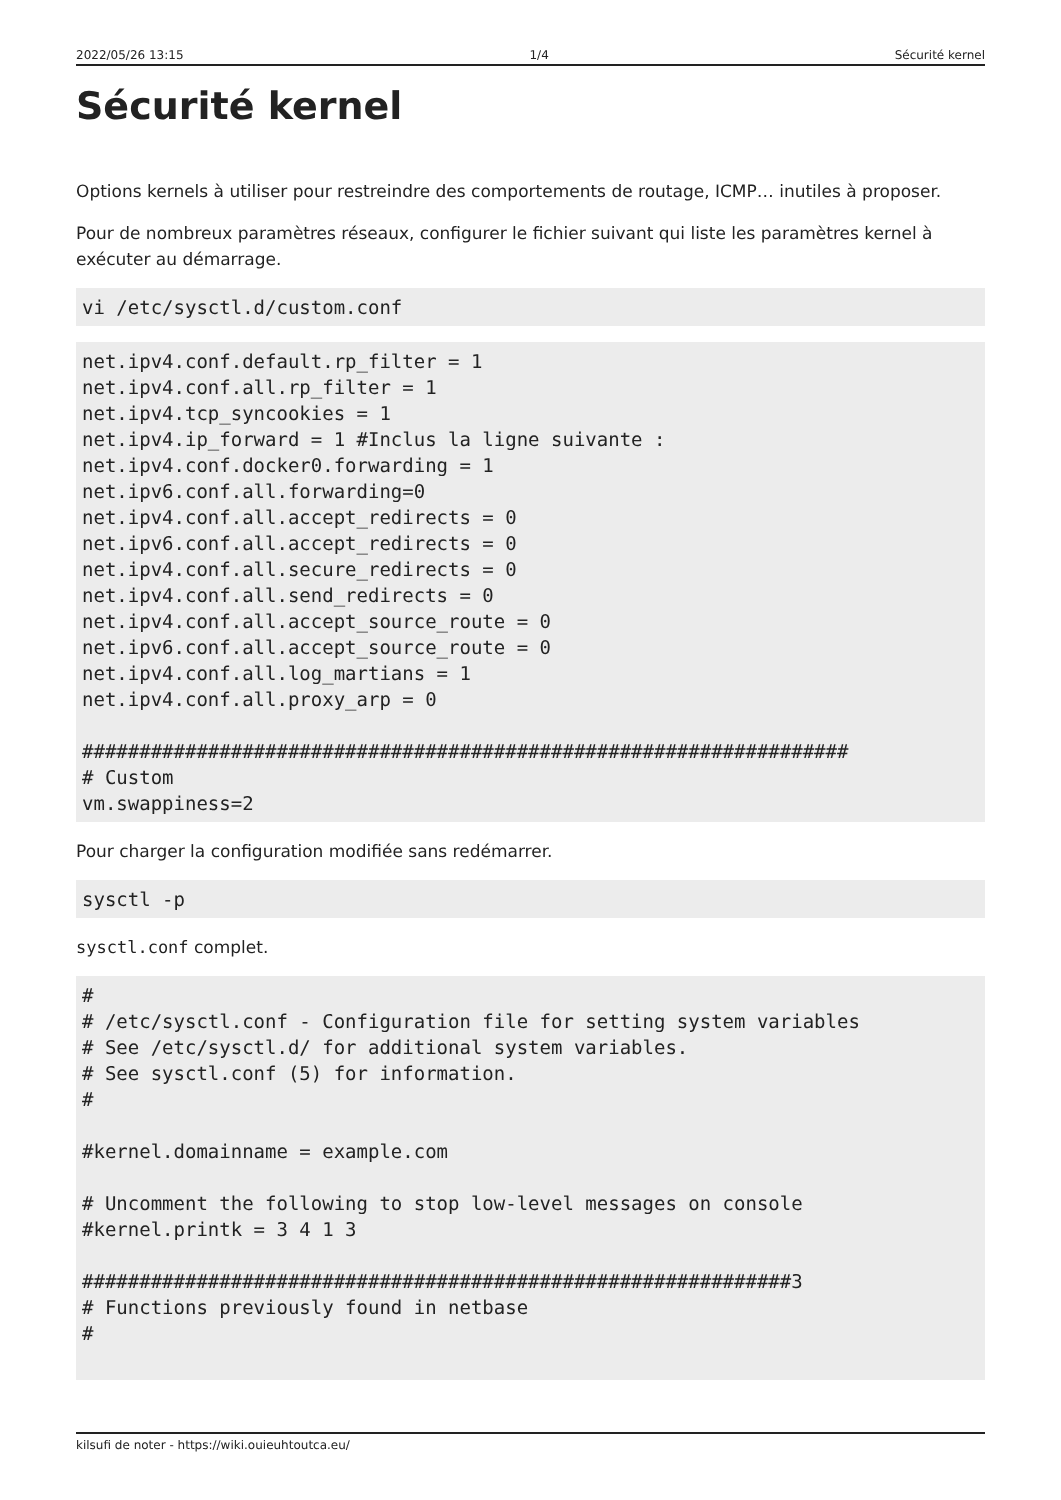2022/05/26 13:15 1/4 Sécurité kernel
Sécurité kernel
Options kernels à utiliser pour restreindre des comportements de routage, ICMP… inutiles à proposer.
Pour de nombreux paramètres réseaux, configurer le fichier suivant qui liste les paramètres kernel à exécuter au démarrage.
vi /etc/sysctl.d/custom.conf
net.ipv4.conf.default.rp_filter = 1
net.ipv4.conf.all.rp_filter = 1
net.ipv4.tcp_syncookies = 1
net.ipv4.ip_forward = 1 #Inclus la ligne suivante :
net.ipv4.conf.docker0.forwarding = 1
net.ipv6.conf.all.forwarding=0
net.ipv4.conf.all.accept_redirects = 0
net.ipv6.conf.all.accept_redirects = 0
net.ipv4.conf.all.secure_redirects = 0
net.ipv4.conf.all.send_redirects = 0
net.ipv4.conf.all.accept_source_route = 0
net.ipv6.conf.all.accept_source_route = 0
net.ipv4.conf.all.log_martians = 1
net.ipv4.conf.all.proxy_arp = 0

###################################################################
# Custom
vm.swappiness=2
Pour charger la configuration modifiée sans redémarrer.
sysctl -p
sysctl.conf complet.
#
# /etc/sysctl.conf - Configuration file for setting system variables
# See /etc/sysctl.d/ for additional system variables.
# See sysctl.conf (5) for information.
#

#kernel.domainname = example.com

# Uncomment the following to stop low-level messages on console
#kernel.printk = 3 4 1 3

##############################################################3
# Functions previously found in netbase
#
kilsufi de noter - https://wiki.ouieuhtoutca.eu/